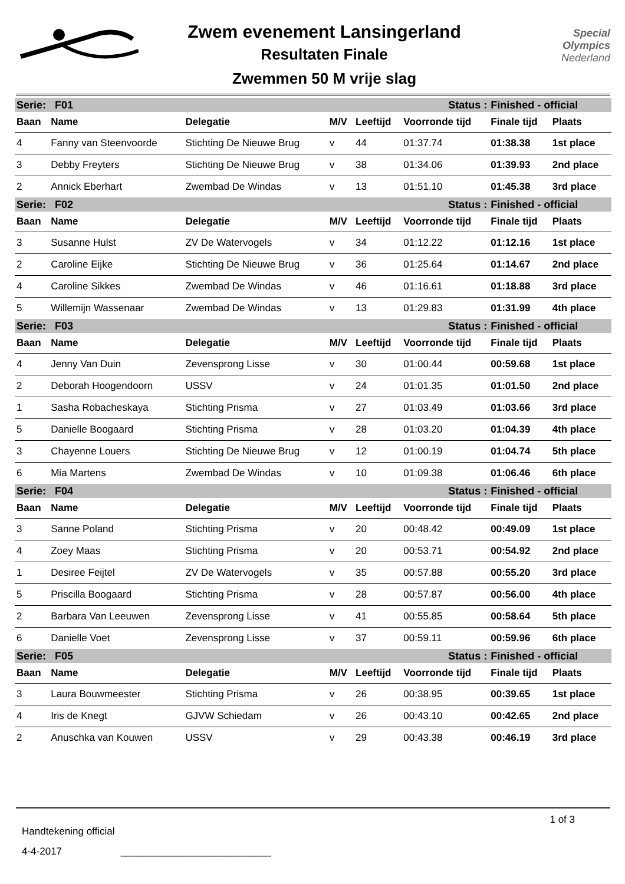Zwem evenement Lansingerland
Resultaten Finale
Zwemmen 50 M vrije slag
Special
Olympics
Nederland
| Serie: F01 | | | Status : | | | Finished - official | |
| Baan | Name | Delegatie | M/V | Leeftijd | Voorronde tijd | Finale tijd | Plaats |
| 4 | Fanny van Steenvoorde | Stichting De Nieuwe Brug | v | 44 | 01:37.74 | 01:38.38 | 1st place |
| 3 | Debby Freyters | Stichting De Nieuwe Brug | v | 38 | 01:34.06 | 01:39.93 | 2nd place |
| 2 | Annick Eberhart | Zwembad De Windas | v | 13 | 01:51.10 | 01:45.38 | 3rd place |
| Serie: F02 | | | Status : | | | Finished - official | |
| Baan | Name | Delegatie | M/V | Leeftijd | Voorronde tijd | Finale tijd | Plaats |
| 3 | Susanne Hulst | ZV De Watervogels | v | 34 | 01:12.22 | 01:12.16 | 1st place |
| 2 | Caroline Eijke | Stichting De Nieuwe Brug | v | 36 | 01:25.64 | 01:14.67 | 2nd place |
| 4 | Caroline Sikkes | Zwembad De Windas | v | 46 | 01:16.61 | 01:18.88 | 3rd place |
| 5 | Willemijn Wassenaar | Zwembad De Windas | v | 13 | 01:29.83 | 01:31.99 | 4th place |
| Serie: F03 | | | Status : | | | Finished - official | |
| Baan | Name | Delegatie | M/V | Leeftijd | Voorronde tijd | Finale tijd | Plaats |
| 4 | Jenny Van Duin | Zevensprong Lisse | v | 30 | 01:00.44 | 00:59.68 | 1st place |
| 2 | Deborah Hoogendoorn | USSV | v | 24 | 01:01.35 | 01:01.50 | 2nd place |
| 1 | Sasha Robacheskaya | Stichting Prisma | v | 27 | 01:03.49 | 01:03.66 | 3rd place |
| 5 | Danielle Boogaard | Stichting Prisma | v | 28 | 01:03.20 | 01:04.39 | 4th place |
| 3 | Chayenne Louers | Stichting De Nieuwe Brug | v | 12 | 01:00.19 | 01:04.74 | 5th place |
| 6 | Mia Martens | Zwembad De Windas | v | 10 | 01:09.38 | 01:06.46 | 6th place |
| Serie: F04 | | | Status : | | | Finished - official | |
| Baan | Name | Delegatie | M/V | Leeftijd | Voorronde tijd | Finale tijd | Plaats |
| 3 | Sanne Poland | Stichting Prisma | v | 20 | 00:48.42 | 00:49.09 | 1st place |
| 4 | Zoey Maas | Stichting Prisma | v | 20 | 00:53.71 | 00:54.92 | 2nd place |
| 1 | Desiree Feijtel | ZV De Watervogels | v | 35 | 00:57.88 | 00:55.20 | 3rd place |
| 5 | Priscilla Boogaard | Stichting Prisma | v | 28 | 00:57.87 | 00:56.00 | 4th place |
| 2 | Barbara Van Leeuwen | Zevensprong Lisse | v | 41 | 00:55.85 | 00:58.64 | 5th place |
| 6 | Danielle Voet | Zevensprong Lisse | v | 37 | 00:59.11 | 00:59.96 | 6th place |
| Serie: F05 | | | Status : | | | Finished - official | |
| Baan | Name | Delegatie | M/V | Leeftijd | Voorronde tijd | Finale tijd | Plaats |
| 3 | Laura Bouwmeester | Stichting Prisma | v | 26 | 00:38.95 | 00:39.65 | 1st place |
| 4 | Iris de Knegt | GJVW Schiedam | v | 26 | 00:43.10 | 00:42.65 | 2nd place |
| 2 | Anuschka van Kouwen | USSV | v | 29 | 00:43.38 | 00:46.19 | 3rd place |
1 of 3
Handtekening official
4-4-2017 ___________________________